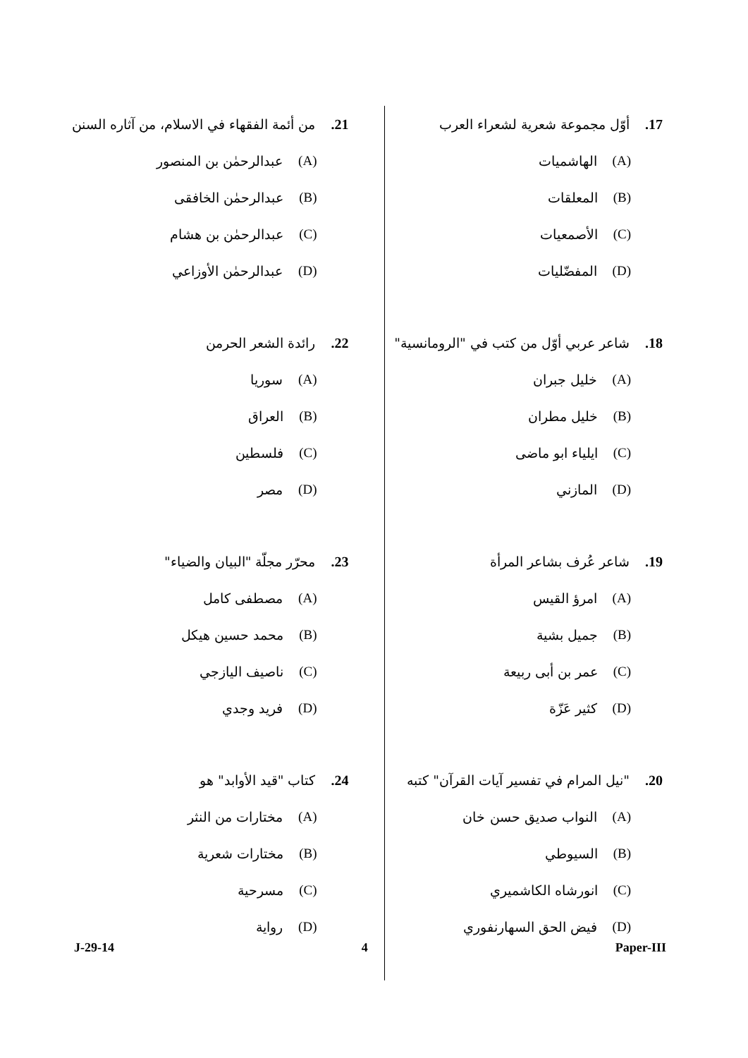17. أوّل مجموعة شعرية لشعراء العرب
(A) الهاشميات
(B) المعلقات
(C) الأصمعيات
(D) المفضّليات
18. شاعر عربي أوّل من كتب في "الرومانسية"
(A) خليل جبران
(B) خليل مطران
(C) ايلياء ابو ماضى
(D) المازني
19. شاعر عُرف بشاعر المرأة
(A) امرؤ القيس
(B) جميل بشية
(C) عمر بن أبى ربيعة
(D) كثير عَزّة
20. "نيل المرام في تفسير آيات القرآن" كتبه
(A) النواب صديق حسن خان
(B) السيوطي
(C) انورشاه الكاشميري
(D) فيض الحق السهارنفوري
21. من أئمة الفقهاء في الاسلام، من آثاره السنن
(A) عبدالرحمٰن بن المنصور
(B) عبدالرحمٰن الخافقى
(C) عبدالرحمٰن بن هشام
(D) عبدالرحمٰن الأوزاعي
22. رائدة الشعر الحرمن
(A) سوريا
(B) العراق
(C) فلسطين
(D) مصر
23. محرّر مجلّة "البيان والضياء"
(A) مصطفى كامل
(B) محمد حسين هيكل
(C) ناصيف اليازجي
(D) فريد وجدي
24. كتاب "قيد الأوابد" هو
(A) مختارات من النثر
(B) مختارات شعرية
(C) مسرحية
(D) رواية
J-29-14 4 Paper-III